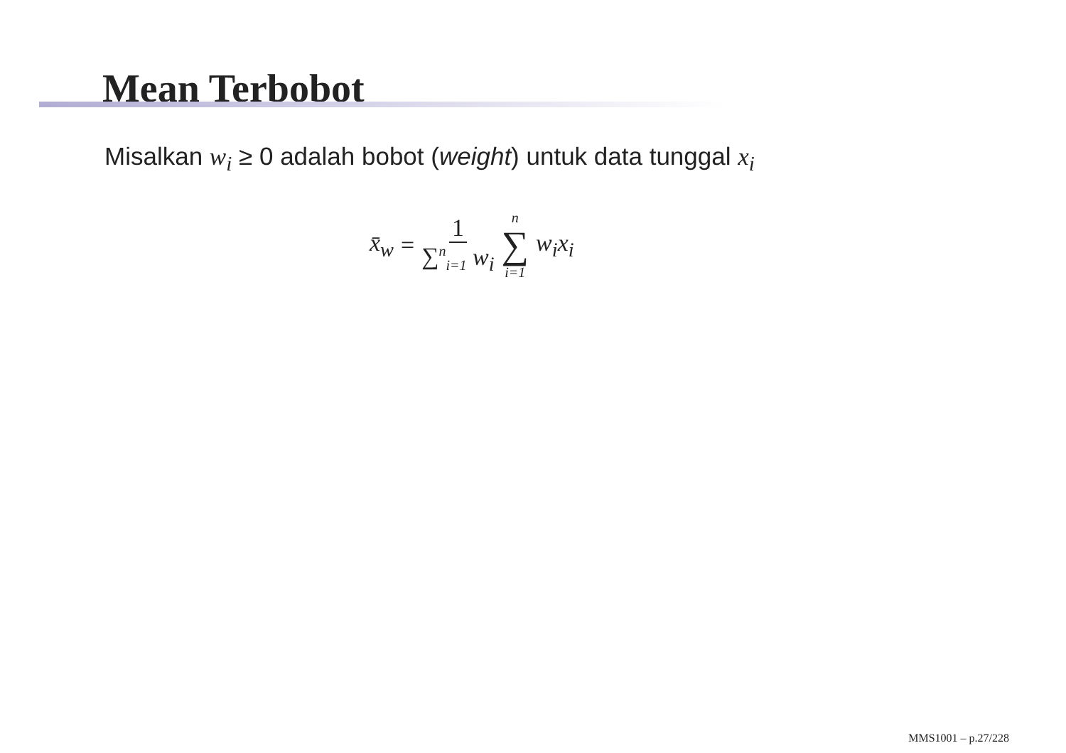Mean Terbobot
Misalkan w<sub>i</sub> ≥ 0 adalah bobot (weight) untuk data tunggal x<sub>i</sub>
x̄<sub>w</sub> = 1 ∑<sup>n</sup><sub>i=1</sub> w<sub>i</sub> n ∑ i=1 w<sub>i</sub>x<sub>i</sub>
MMS1001 – p.27/228